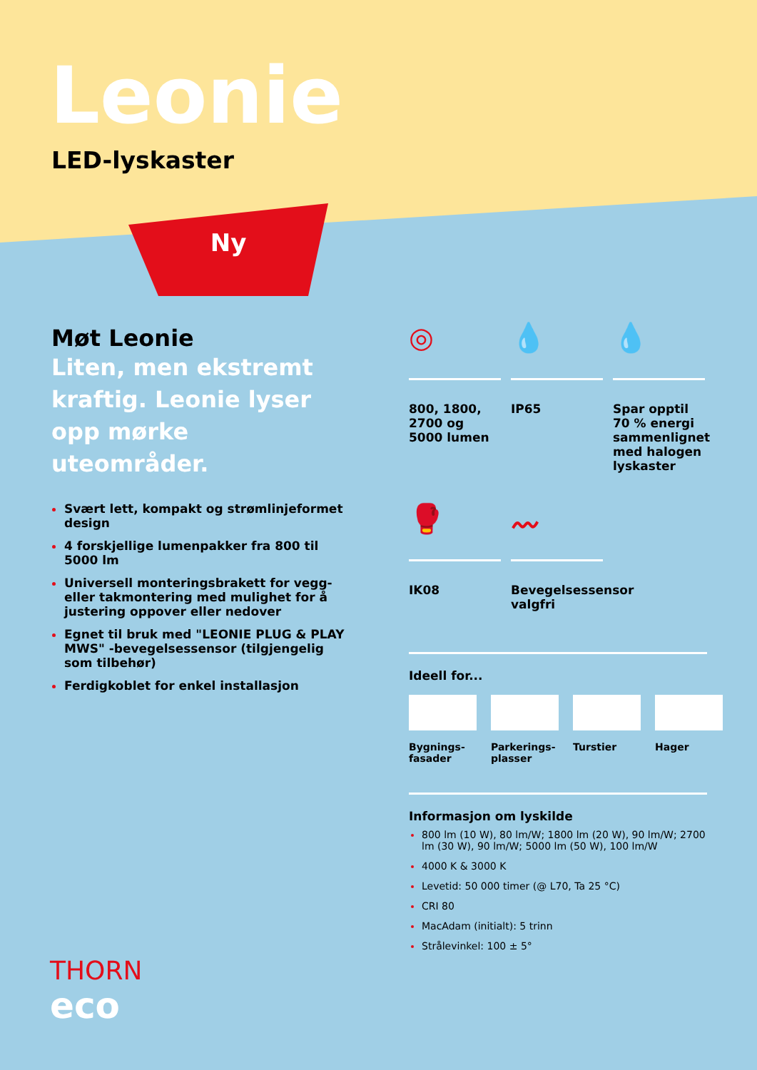Leonie
LED-lyskaster
Ny
Møt Leonie
Liten, men ekstremt kraftig. Leonie lyser opp mørke uteområder.
Svært lett, kompakt og strømlinjeformet design
4 forskjellige lumenpakker fra 800 til 5000 lm
Universell monteringsbrakett for vegg- eller takmontering med mulighet for å justering oppover eller nedover
Egnet til bruk med "LEONIE PLUG & PLAY MWS" -bevegelsessensor (tilgjengelig som tilbehør)
Ferdigkoblet for enkel installasjon
◎
800, 1800, 2700 og 5000 lumen
💧
IP65
💧
Spar opptil 70 % energi sammenlignet med halogen lyskaster
🥊
IK08
〰
Bevegelsessensor valgfri
Ideell for...
Bygnings-fasader
Parkerings-plasser
Turstier Hager
Informasjon om lyskilde
800 lm (10 W), 80 lm/W; 1800 lm (20 W), 90 lm/W; 2700 lm (30 W), 90 lm/W; 5000 lm (50 W), 100 lm/W
4000 K & 3000 K
Levetid: 50 000 timer (@ L70, Ta 25 °C)
CRI 80
MacAdam (initialt): 5 trinn
Strålevinkel: 100 ± 5°
THORN
eco